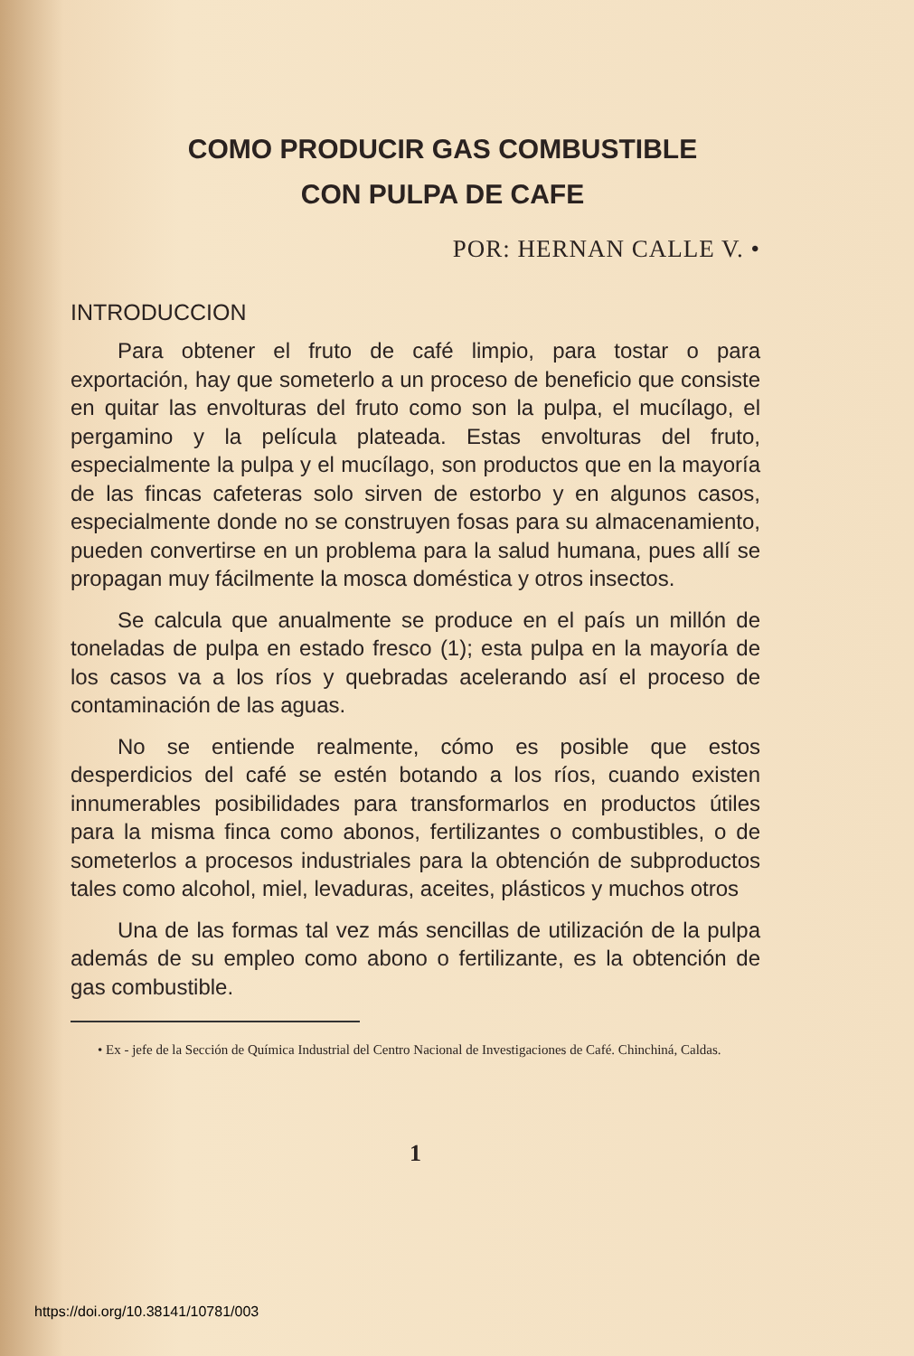COMO PRODUCIR GAS COMBUSTIBLE
CON PULPA DE CAFE
POR: HERNAN CALLE V. •
INTRODUCCION
Para obtener el fruto de café limpio, para tostar o para exportación, hay que someterlo a un proceso de beneficio que consiste en quitar las envolturas del fruto como son la pulpa, el mucílago, el pergamino y la película plateada. Estas envolturas del fruto, especialmente la pulpa y el mucílago, son productos que en la mayoría de las fincas cafeteras solo sirven de estorbo y en algunos casos, especialmente donde no se construyen fosas para su almacenamiento, pueden convertirse en un problema para la salud humana, pues allí se propagan muy fácilmente la mosca doméstica y otros insectos.
Se calcula que anualmente se produce en el país un millón de toneladas de pulpa en estado fresco (1); esta pulpa en la mayoría de los casos va a los ríos y quebradas acelerando así el proceso de contaminación de las aguas.
No se entiende realmente, cómo es posible que estos desperdicios del café se estén botando a los ríos, cuando existen innumerables posibilidades para transformarlos en productos útiles para la misma finca como abonos, fertilizantes o combustibles, o de someterlos a procesos industriales para la obtención de subproductos tales como alcohol, miel, levaduras, aceites, plásticos y muchos otros
Una de las formas tal vez más sencillas de utilización de la pulpa además de su empleo como abono o fertilizante, es la obtención de gas combustible.
• Ex - jefe de la Sección de Química Industrial del Centro Nacional de Investigaciones de Café. Chinchiná, Caldas.
1
https://doi.org/10.38141/10781/003